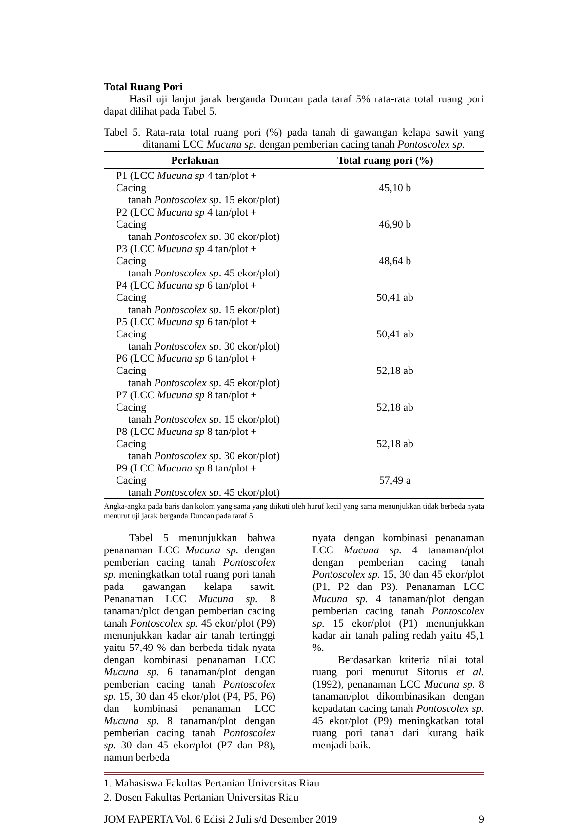Total Ruang Pori
Hasil uji lanjut jarak berganda Duncan pada taraf 5% rata-rata total ruang pori dapat dilihat pada Tabel 5.
Tabel 5. Rata-rata total ruang pori (%) pada tanah di gawangan kelapa sawit yang ditanami LCC Mucuna sp. dengan pemberian cacing tanah Pontoscolex sp.
| Perlakuan | Total ruang pori (%) |
| --- | --- |
| P1 (LCC Mucuna sp 4 tan/plot + Cacing tanah Pontoscolex sp . 15 ekor/plot) | 45,10 b |
| P2 (LCC Mucuna sp 4 tan/plot + Cacing tanah Pontoscolex sp . 30 ekor/plot) | 46,90 b |
| P3 (LCC Mucuna sp 4 tan/plot + Cacing tanah Pontoscolex sp . 45 ekor/plot) | 48,64 b |
| P4 (LCC Mucuna sp 6 tan/plot + Cacing tanah Pontoscolex sp . 15 ekor/plot) | 50,41 ab |
| P5 (LCC Mucuna sp 6 tan/plot + Cacing tanah Pontoscolex sp . 30 ekor/plot) | 50,41 ab |
| P6 (LCC Mucuna sp 6 tan/plot + Cacing tanah Pontoscolex sp . 45 ekor/plot) | 52,18 ab |
| P7 (LCC Mucuna sp 8 tan/plot + Cacing tanah Pontoscolex sp . 15 ekor/plot) | 52,18 ab |
| P8 (LCC Mucuna sp 8 tan/plot + Cacing tanah Pontoscolex sp . 30 ekor/plot) | 52,18 ab |
| P9 (LCC Mucuna sp 8 tan/plot + Cacing tanah Pontoscolex sp . 45 ekor/plot) | 57,49 a |
Angka-angka pada baris dan kolom yang sama yang diikuti oleh huruf kecil yang sama menunjukkan tidak berbeda nyata menurut uji jarak berganda Duncan pada taraf 5
Tabel 5 menunjukkan bahwa penanaman LCC Mucuna sp. dengan pemberian cacing tanah Pontoscolex sp. meningkatkan total ruang pori tanah pada gawangan kelapa sawit. Penanaman LCC Mucuna sp. 8 tanaman/plot dengan pemberian cacing tanah Pontoscolex sp. 45 ekor/plot (P9) menunjukkan kadar air tanah tertinggi yaitu 57,49 % dan berbeda tidak nyata dengan kombinasi penanaman LCC Mucuna sp. 6 tanaman/plot dengan pemberian cacing tanah Pontoscolex sp. 15, 30 dan 45 ekor/plot (P4, P5, P6) dan kombinasi penanaman LCC Mucuna sp. 8 tanaman/plot dengan pemberian cacing tanah Pontoscolex sp. 30 dan 45 ekor/plot (P7 dan P8), namun berbeda
nyata dengan kombinasi penanaman LCC Mucuna sp. 4 tanaman/plot dengan pemberian cacing tanah Pontoscolex sp. 15, 30 dan 45 ekor/plot (P1, P2 dan P3). Penanaman LCC Mucuna sp. 4 tanaman/plot dengan pemberian cacing tanah Pontoscolex sp. 15 ekor/plot (P1) menunjukkan kadar air tanah paling redah yaitu 45,1 %.
Berdasarkan kriteria nilai total ruang pori menurut Sitorus et al. (1992), penanaman LCC Mucuna sp. 8 tanaman/plot dikombinasikan dengan kepadatan cacing tanah Pontoscolex sp. 45 ekor/plot (P9) meningkatkan total ruang pori tanah dari kurang baik menjadi baik.
1. Mahasiswa Fakultas Pertanian Universitas Riau
2. Dosen Fakultas Pertanian Universitas Riau
JOM FAPERTA Vol. 6 Edisi 2 Juli s/d Desember 2019 9